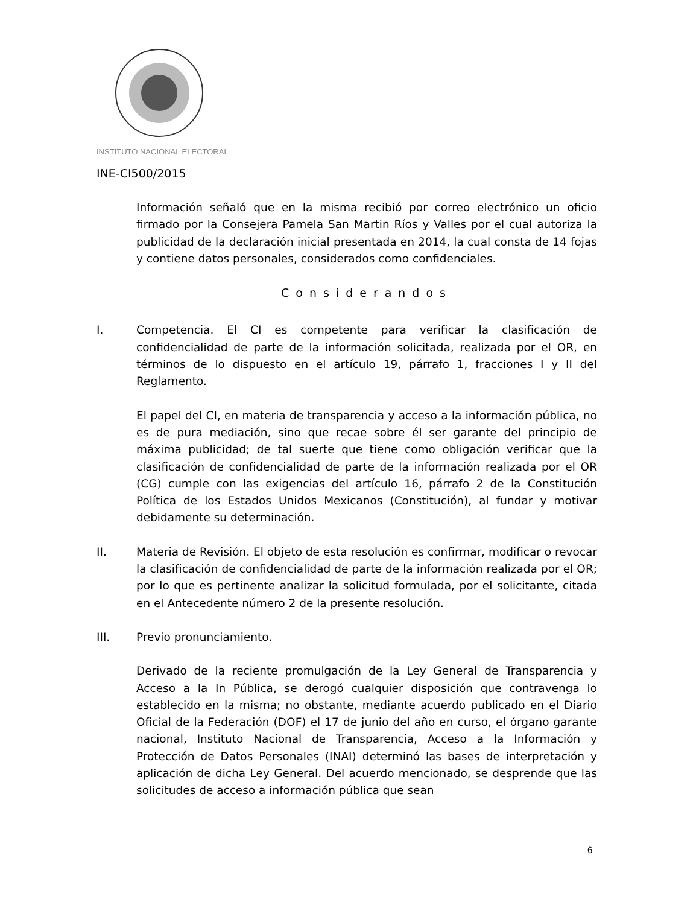INSTITUTO NACIONAL ELECTORAL
INE-CI500/2015
Información señaló que en la misma recibió por correo electrónico un oficio firmado por la Consejera Pamela San Martin Ríos y Valles por el cual autoriza la publicidad de la declaración inicial presentada en 2014, la cual consta de 14 fojas y contiene datos personales, considerados como confidenciales.
Considerandos
I.
Competencia. El CI es competente para verificar la clasificación de confidencialidad de parte de la información solicitada, realizada por el OR, en términos de lo dispuesto en el artículo 19, párrafo 1, fracciones I y II del Reglamento.
El papel del CI, en materia de transparencia y acceso a la información pública, no es de pura mediación, sino que recae sobre él ser garante del principio de máxima publicidad; de tal suerte que tiene como obligación verificar que la clasificación de confidencialidad de parte de la información realizada por el OR (CG) cumple con las exigencias del artículo 16, párrafo 2 de la Constitución Política de los Estados Unidos Mexicanos (Constitución), al fundar y motivar debidamente su determinación.
II.
Materia de Revisión. El objeto de esta resolución es confirmar, modificar o revocar la clasificación de confidencialidad de parte de la información realizada por el OR; por lo que es pertinente analizar la solicitud formulada, por el solicitante, citada en el Antecedente número 2 de la presente resolución.
III.
Previo pronunciamiento.
Derivado de la reciente promulgación de la Ley General de Transparencia y Acceso a la In Pública, se derogó cualquier disposición que contravenga lo establecido en la misma; no obstante, mediante acuerdo publicado en el Diario Oficial de la Federación (DOF) el 17 de junio del año en curso, el órgano garante nacional, Instituto Nacional de Transparencia, Acceso a la Información y Protección de Datos Personales (INAI) determinó las bases de interpretación y aplicación de dicha Ley General. Del acuerdo mencionado, se desprende que las solicitudes de acceso a información pública que sean
6